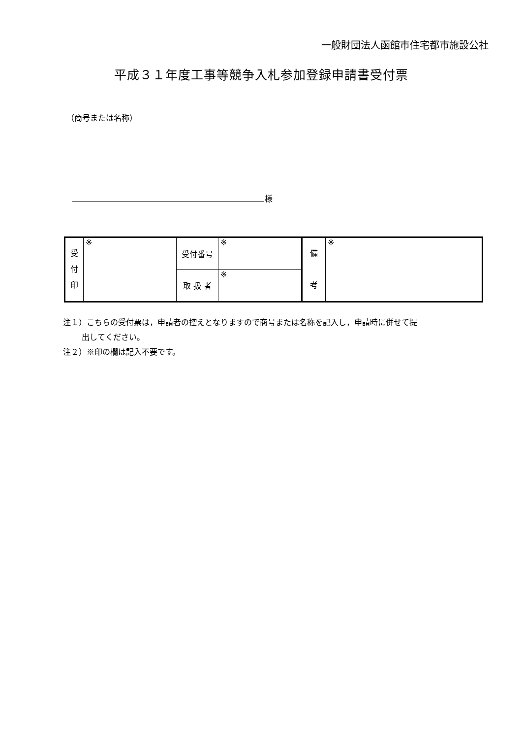一般財団法人函館市住宅都市施設公社
平成３１年度工事等競争入札参加登録申請書受付票
（商号または名称）
様
| 受 付 印 | ※ | 受付番号 | ※ | 備 考 | ※ |
| | | 取 扱 者 | ※ | | |
注１）こちらの受付票は，申請者の控えとなりますので商号または名称を記入し，申請時に併せて提
出してください。
注２）※印の欄は記入不要です。